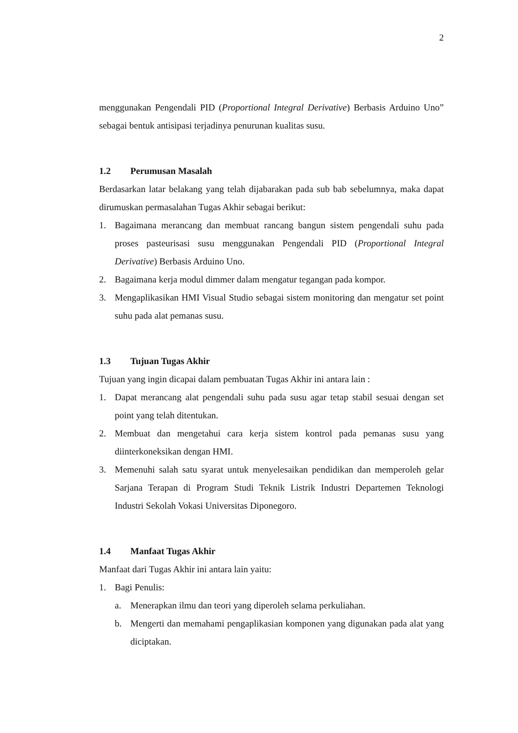2
menggunakan Pengendali PID (Proportional Integral Derivative) Berbasis Arduino Uno” sebagai bentuk antisipasi terjadinya penurunan kualitas susu.
1.2 Perumusan Masalah
Berdasarkan latar belakang yang telah dijabarakan pada sub bab sebelumnya, maka dapat dirumuskan permasalahan Tugas Akhir sebagai berikut:
1. Bagaimana merancang dan membuat rancang bangun sistem pengendali suhu pada proses pasteurisasi susu menggunakan Pengendali PID (Proportional Integral Derivative) Berbasis Arduino Uno.
2. Bagaimana kerja modul dimmer dalam mengatur tegangan pada kompor.
3. Mengaplikasikan HMI Visual Studio sebagai sistem monitoring dan mengatur set point suhu pada alat pemanas susu.
1.3 Tujuan Tugas Akhir
Tujuan yang ingin dicapai dalam pembuatan Tugas Akhir ini antara lain :
1. Dapat merancang alat pengendali suhu pada susu agar tetap stabil sesuai dengan set point yang telah ditentukan.
2. Membuat dan mengetahui cara kerja sistem kontrol pada pemanas susu yang diinterkoneksikan dengan HMI.
3. Memenuhi salah satu syarat untuk menyelesaikan pendidikan dan memperoleh gelar Sarjana Terapan di Program Studi Teknik Listrik Industri Departemen Teknologi Industri Sekolah Vokasi Universitas Diponegoro.
1.4 Manfaat Tugas Akhir
Manfaat dari Tugas Akhir ini antara lain yaitu:
1. Bagi Penulis:
a. Menerapkan ilmu dan teori yang diperoleh selama perkuliahan.
b. Mengerti dan memahami pengaplikasian komponen yang digunakan pada alat yang diciptakan.